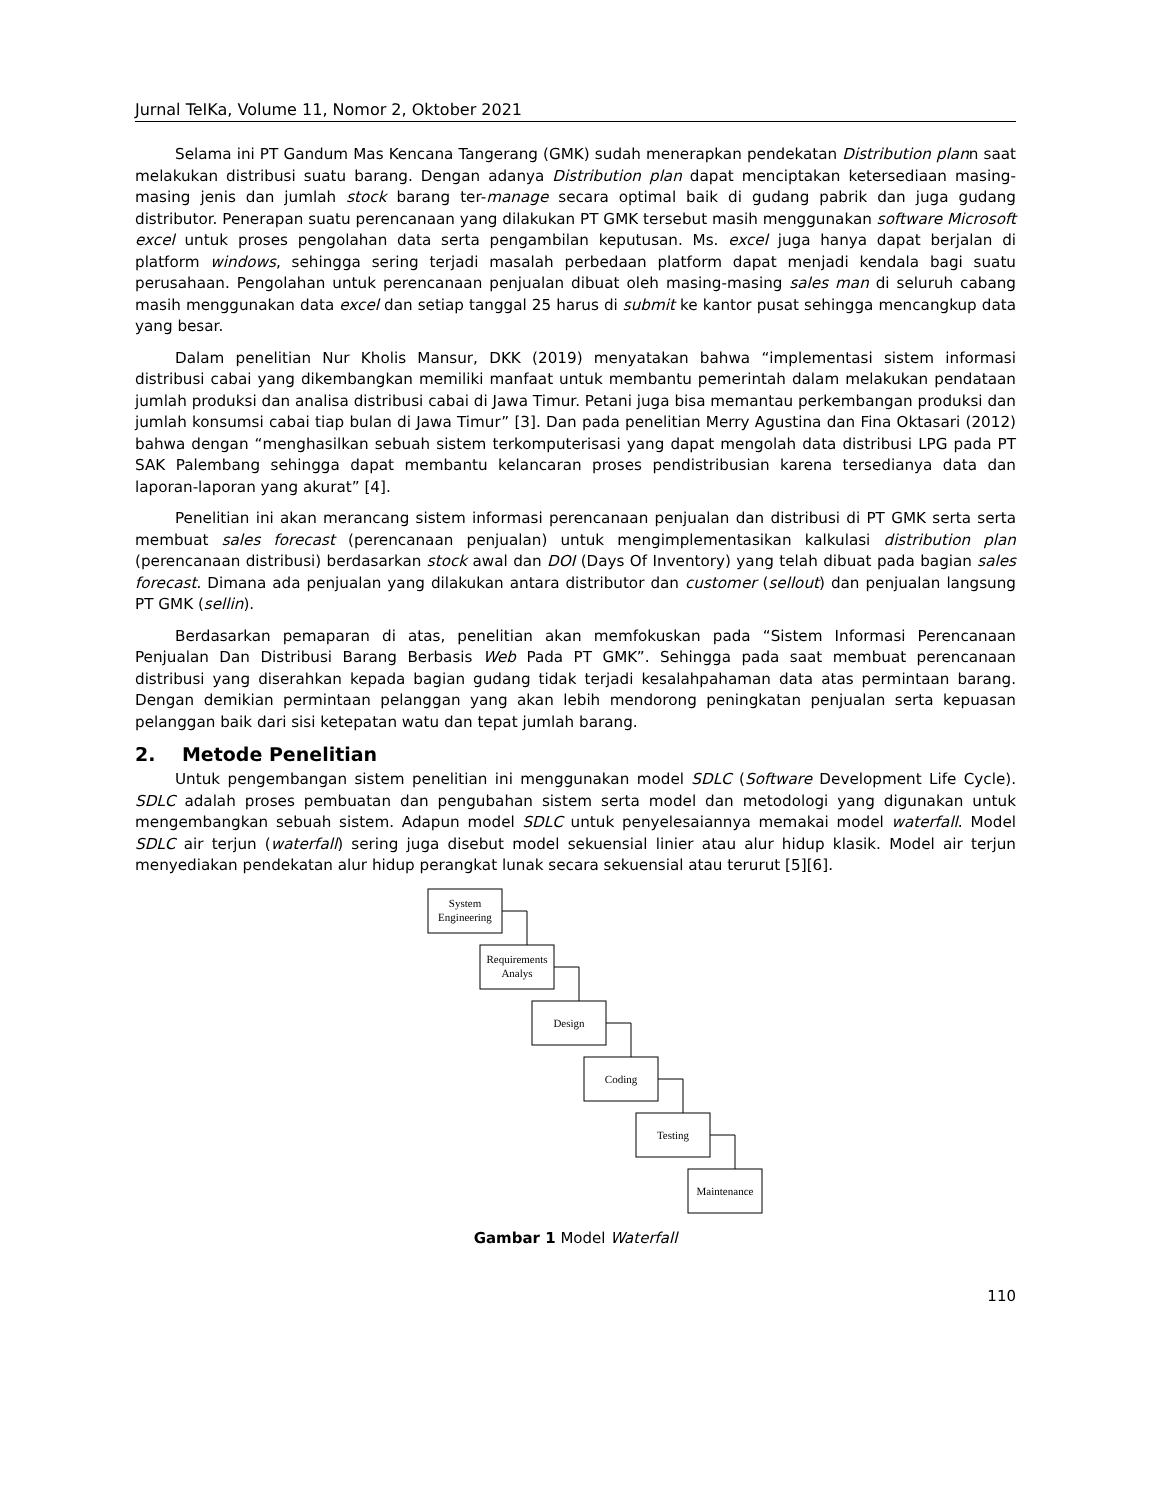Jurnal TeIKa, Volume 11, Nomor 2, Oktober 2021
Selama ini PT Gandum Mas Kencana Tangerang (GMK) sudah menerapkan pendekatan Distribution plann saat melakukan distribusi suatu barang. Dengan adanya Distribution plan dapat menciptakan ketersediaan masing-masing jenis dan jumlah stock barang ter-manage secara optimal baik di gudang pabrik dan juga gudang distributor. Penerapan suatu perencanaan yang dilakukan PT GMK tersebut masih menggunakan software Microsoft excel untuk proses pengolahan data serta pengambilan keputusan. Ms. excel juga hanya dapat berjalan di platform windows, sehingga sering terjadi masalah perbedaan platform dapat menjadi kendala bagi suatu perusahaan. Pengolahan untuk perencanaan penjualan dibuat oleh masing-masing sales man di seluruh cabang masih menggunakan data excel dan setiap tanggal 25 harus di submit ke kantor pusat sehingga mencangkup data yang besar.
Dalam penelitian Nur Kholis Mansur, DKK (2019) menyatakan bahwa “implementasi sistem informasi distribusi cabai yang dikembangkan memiliki manfaat untuk membantu pemerintah dalam melakukan pendataan jumlah produksi dan analisa distribusi cabai di Jawa Timur. Petani juga bisa memantau perkembangan produksi dan jumlah konsumsi cabai tiap bulan di Jawa Timur” [3]. Dan pada penelitian Merry Agustina dan Fina Oktasari (2012) bahwa dengan “menghasilkan sebuah sistem terkomputerisasi yang dapat mengolah data distribusi LPG pada PT SAK Palembang sehingga dapat membantu kelancaran proses pendistribusian karena tersedianya data dan laporan-laporan yang akurat” [4].
Penelitian ini akan merancang sistem informasi perencanaan penjualan dan distribusi di PT GMK serta serta membuat sales forecast (perencanaan penjualan) untuk mengimplementasikan kalkulasi distribution plan (perencanaan distribusi) berdasarkan stock awal dan DOI (Days Of Inventory) yang telah dibuat pada bagian sales forecast. Dimana ada penjualan yang dilakukan antara distributor dan customer (sellout) dan penjualan langsung PT GMK (sellin).
Berdasarkan pemaparan di atas, penelitian akan memfokuskan pada “Sistem Informasi Perencanaan Penjualan Dan Distribusi Barang Berbasis Web Pada PT GMK”. Sehingga pada saat membuat perencanaan distribusi yang diserahkan kepada bagian gudang tidak terjadi kesalahpahaman data atas permintaan barang. Dengan demikian permintaan pelanggan yang akan lebih mendorong peningkatan penjualan serta kepuasan pelanggan baik dari sisi ketepatan watu dan tepat jumlah barang.
2. Metode Penelitian
Untuk pengembangan sistem penelitian ini menggunakan model SDLC (Software Development Life Cycle). SDLC adalah proses pembuatan dan pengubahan sistem serta model dan metodologi yang digunakan untuk mengembangkan sebuah sistem. Adapun model SDLC untuk penyelesaiannya memakai model waterfall. Model SDLC air terjun (waterfall) sering juga disebut model sekuensial linier atau alur hidup klasik. Model air terjun menyediakan pendekatan alur hidup perangkat lunak secara sekuensial atau terurut [5][6].
System
Engineering
Requirements
Analys
Design
Coding
Testing
Maintenance
Gambar 1 Model Waterfall
110